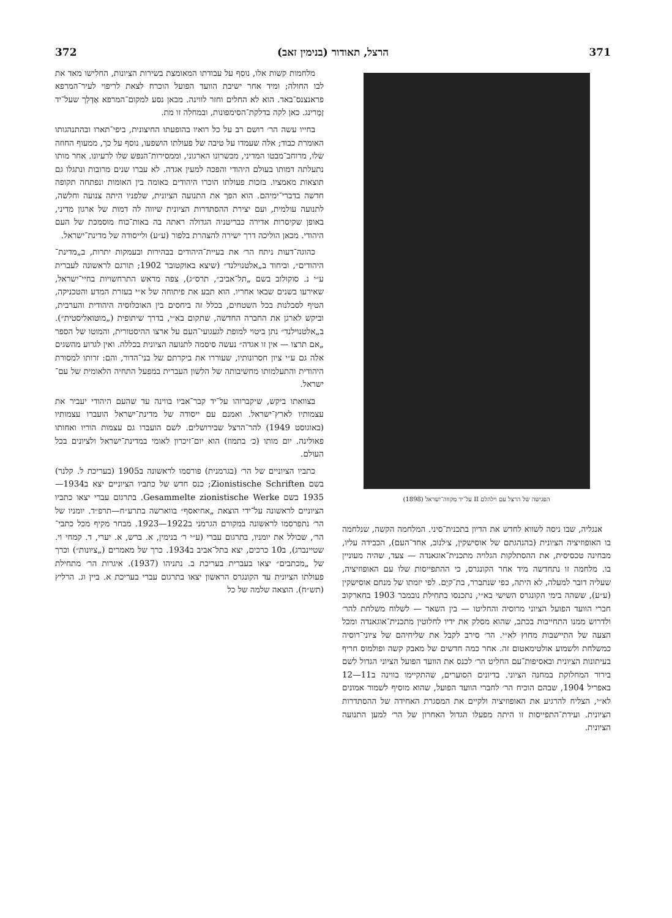371 הרצל, תאודור (בנימין זאב) 372
הפגישה של הרצל עם וילהלם II על־יד מקווה־ישראל (1898)
אנגליה, שבו ניסה לשווא לחדש את הדיון בתכנית־סיני. המלחמה הקשה, שנלחמה בו האופוזיציה הציונית (בהנהגתם של אוסישקין, צ׳לנוב, אחד־העם), הכבידה עליו, מבחינה טכסיסית, את ההסתלקות הגלויה מתכנית־אוגאנדה — צעד, שהיה מעוניין בו. מלחמה זו נתחדשה מיד אחר הקונגרס, כי ההתפייסות שלו עם האופוזיציה, שעליה דובר למעלה, לא היתה, כפי שנתברר, בת־קיָם. לפי יזמתו של מנחם אוסישקין (ע״ע), ששהה בימי הקונגרס השישי בא״י, נתכנסו בתחילת נובמבר 1903 בחארקוב חברי הוועד הפועל הציוני מרוסיה והחליטו — בין השאר — לשלוח משלחת להר׳ ולדרוש ממנו התחייבות בכתב, שהוא מסלק את ידיו לחלוטין מתכנית־אוגאנדה ומכל הצעה של התיישבות מחוץ לא״י. הר׳ סירב לקבל את שליחיהם של ציוני־רוסיה כמשלחת ולשמוע אולטימאטום זה. אחר כמה חדשים של מאבק קשה ופולמוס חריף בעיתונות הציונית ובאסיפות־עם החליט הר׳ לכנס את הוועד הפועל הציוני הגדול לשם בירור המחלוקת במחנה הציוני. בדיונים הסוערים, שהתקיימו בווינה ב11—12 באפריל 1904, שבהם הוכיח הר׳ לחברי הוועד הפועל, שהוא מוסיף לשמור אמונים לא״י, הצליח להרגיע את האופוזיציה ולקיים את המסגרת האחידה של ההסתדרות הציונית. ועידת־התפייסות זו היתה מפעלו הגדול האחרון של הר׳ למען התנועה הציונית.
מלחמות קשות אלו, נוסף על עבודתו המאומצת בשירות הציונות, החלישו מאד את לבו החולה; ומיד אחר ישיבת הוועד הפועל הוכרח לצאת לריפוי לעיר־המרפא פראנצנס־באד. הוא לא החלים וחזר לווינה. מכאן נסע למקום־המרפא אֶדְלַך שעל־יד זֶמֶרינג. כאן לקה בדלקת־הסימפונות, ובמחלה זו מת.
בחייו עשה הר׳ רושם רב על כל רואיו בהופעתו החיצונית, ביפי־תארו ובהתנהגותו האומרת כבוד; אלה שעמדו על טיבה של פעולתו הושפעו, נוסף על כך, ממעוף החוזה שלו, מרוחב־מבטו המדיני, מכשרונו הארגוני, וממסירות־הנפש שלו לרעיונו. אחר מותו נתעלתה דמותו בעולם היהודי והפכה למעין אגדה. לא עברו שנים מרובות ונתגלו גם תוצאות מאמציו. בזכות פעולתו הוכרו היהודים כאומה בין האומות ונפתחה תקופה חדשה בדברי־ימיהם. הוא הפך את התנועה הציונית, שלפניו היתה צנועה וחלשה, לתנועה עולמית, ועם יצירת ההסתדרות הציונית שיווה לה דמות של ארגון מדיני, באופן שקיסרות אדירה כבריטניה הגדולה ראתה בה באות־כוח מוסמכת של העם היהודי. מכאן הוליכה דרך ישירה להצהרת בלפור (ע״ע) ולייסודה של מדינת־ישראל.
כהוגה־דעות ניתח הר׳ את בעיית־היהודים בבהירות ובעמקות יתרות, ב„מדינת־היהודים״, וביחוד ב„אלטנוילנד״ (שיצא באוקטובר 1902; תורגם לראשונה לעברית ע״י נ. סוקולוב בשם „תל־אביב״, תרס״ג), צפה מראש התרחשויות בחיי־ישראל, שאירעו בשנים שבאו אחריו. הוא תבע את פיתוחה של א״י בעזרת המדע והטכניקה, הטיף לסבלנות בכל השטחים, בכלל זה ביחסים בין האוכלוסיה היהודית והערבית, וביקש לארגן את החברה החדשה, שתקום בא״י, בדרך שיתופית („מוטואליסטית״). ב„אלטנוילנד״ נתן ביטוי למופת לגעגועי־העם על ארצו ההיסטורית, והמוטו של הספר „אם תרצו — אין זו אגדה״ נעשה סיסמה לתנועה הציונית בכללה. ואין לגרוע מהשגים אלה גם ע״י ציון חסרונותיו, שעוררו את ביקרתם של בני־הדור, והם: זרותו למסורת היהודית והתעלמותו מחשיבותה של הלשון העברית במפעל התחיה הלאומית של עם־ישראל.
בצוואתו ביקש, שיקברוהו על־יד קבר־אביו בווינה עד שהעם היהודי יעביר את עצמותיו לארץ־ישראל. ואמנם עם ייסודה של מדינת־ישראל הועברו עצמותיו (באוגוסט 1949) להר־הרצל שבירושלים. לשם הועברו גם עצמות הוריו ואחותו פאולינה. יום מותו (כ׳ בתמוז) הוא יום־זיכרון לאומי במדינת־ישראל ולציונים בכל העולם.
כתביו הציוניים של הר׳ (בגרמנית) פורסמו לראשונה ב1905 (בעריכת ל. קלנר) בשם Zionistische Schriften; כנס חדש של כתביו הציוניים יצא ב1934—1935 בשם Gesammelte zionistische Werke. בתרגום עברי יצאו כתביו הציוניים לראשונה על־ידי הוצאת „אחיאסף״ בווארשה בתרע״ח—תרפ״ד. יומניו של הר׳ נתפרסמו לראשונה במקורם הגרמני ב1922—1923. מבחר מקיף מכל כתבי־הר׳, שכולל את יומניו, בתרגום עברי (ע״י ר׳ בנימין, א. ברש, א. יערי, ד. קמחי וי. שטיינברג), ב10 כרכים, יצא בתל־אביב ב1934. כרך של מאמרים („ציונות״) וכרך של „מכתבים״ יצאו בעברית בעריכת ב. נתניהו (1937). איגרות הר׳ מתחילת פעולתו הציונית עד הקונגרס הראשון יצאו בתרגום עברי בעריכת א. ביין וג. הרליץ (תש״ח). הוצאה שלמה של כל